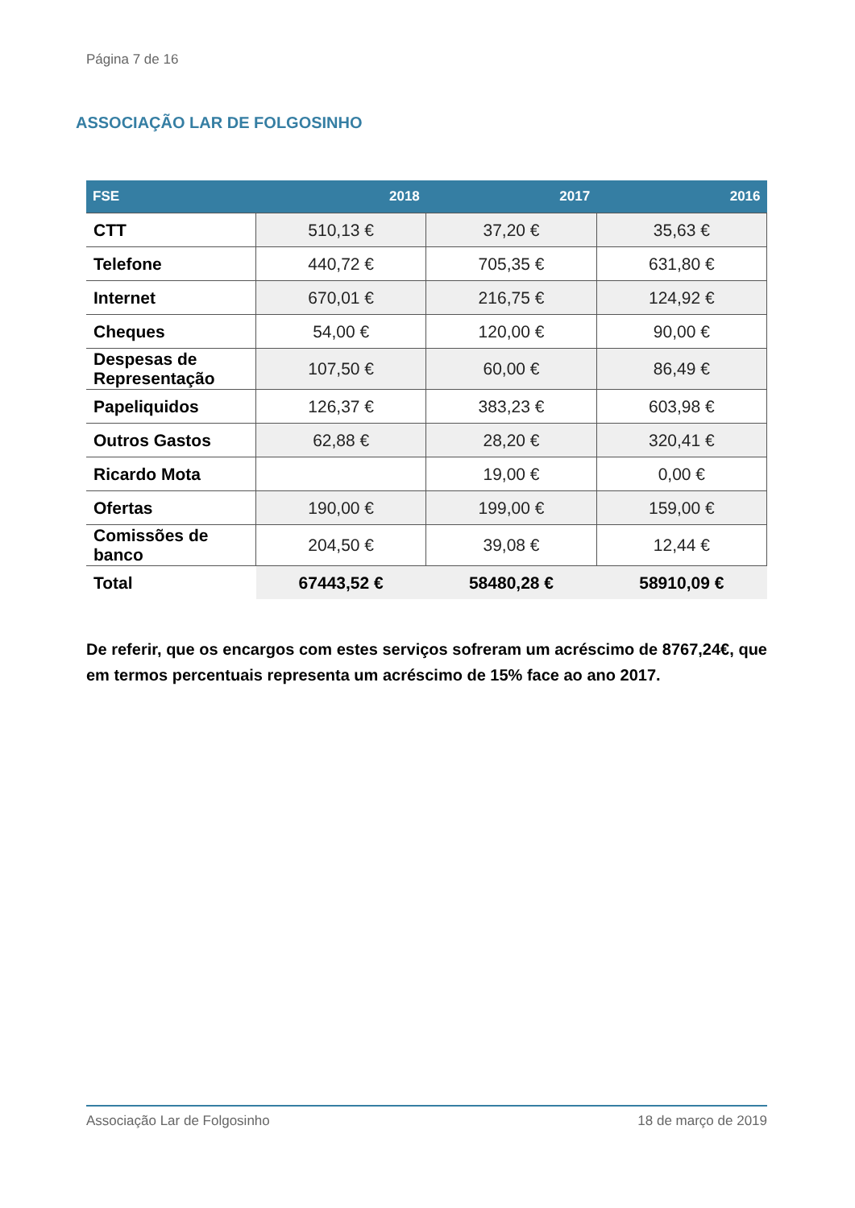Página 7 de 16
ASSOCIAÇÃO LAR DE FOLGOSINHO
| FSE | 2018 | 2017 | 2016 |
| --- | --- | --- | --- |
| CTT | 510,13 € | 37,20 € | 35,63 € |
| Telefone | 440,72 € | 705,35 € | 631,80 € |
| Internet | 670,01 € | 216,75 € | 124,92 € |
| Cheques | 54,00 € | 120,00 € | 90,00 € |
| Despesas de Representação | 107,50 € | 60,00 € | 86,49 € |
| Papeliquidos | 126,37 € | 383,23 € | 603,98 € |
| Outros Gastos | 62,88 € | 28,20 € | 320,41 € |
| Ricardo Mota | | 19,00 € | 0,00 € |
| Ofertas | 190,00 € | 199,00 € | 159,00 € |
| Comissões de banco | 204,50 € | 39,08 € | 12,44 € |
| Total | 67443,52 € | 58480,28 € | 58910,09 € |
De referir, que os encargos com estes serviços sofreram um acréscimo de 8767,24€, que em termos percentuais representa um acréscimo de 15% face ao ano 2017.
Associação Lar de Folgosinho 18 de março de 2019